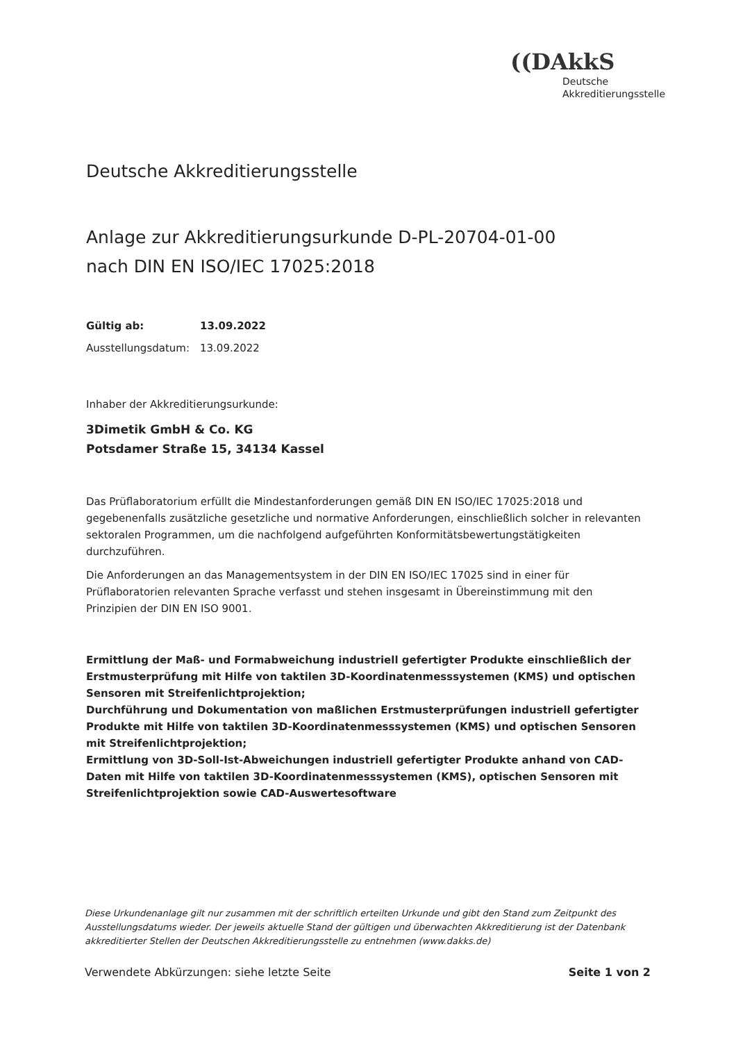((DAkkS
Deutsche
Akkreditierungsstelle
Deutsche Akkreditierungsstelle
Anlage zur Akkreditierungsurkunde D-PL-20704-01-00
nach DIN EN ISO/IEC 17025:2018
Gültig ab: 13.09.2022
Ausstellungsdatum: 13.09.2022
Inhaber der Akkreditierungsurkunde:
3Dimetik GmbH & Co. KG
Potsdamer Straße 15, 34134 Kassel
Das Prüflaboratorium erfüllt die Mindestanforderungen gemäß DIN EN ISO/IEC 17025:2018 und gegebenenfalls zusätzliche gesetzliche und normative Anforderungen, einschließlich solcher in relevanten sektoralen Programmen, um die nachfolgend aufgeführten Konformitätsbewertungstätigkeiten durchzuführen.
Die Anforderungen an das Managementsystem in der DIN EN ISO/IEC 17025 sind in einer für Prüflaboratorien relevanten Sprache verfasst und stehen insgesamt in Übereinstimmung mit den Prinzipien der DIN EN ISO 9001.
Ermittlung der Maß- und Formabweichung industriell gefertigter Produkte einschließlich der Erstmusterprüfung mit Hilfe von taktilen 3D-Koordinatenmesssystemen (KMS) und optischen Sensoren mit Streifenlichtprojektion;
Durchführung und Dokumentation von maßlichen Erstmusterprüfungen industriell gefertigter Produkte mit Hilfe von taktilen 3D-Koordinatenmesssystemen (KMS) und optischen Sensoren mit Streifenlichtprojektion;
Ermittlung von 3D-Soll-Ist-Abweichungen industriell gefertigter Produkte anhand von CAD-Daten mit Hilfe von taktilen 3D-Koordinatenmesssystemen (KMS), optischen Sensoren mit Streifenlichtprojektion sowie CAD-Auswertesoftware
Diese Urkundenanlage gilt nur zusammen mit der schriftlich erteilten Urkunde und gibt den Stand zum Zeitpunkt des Ausstellungsdatums wieder. Der jeweils aktuelle Stand der gültigen und überwachten Akkreditierung ist der Datenbank akkreditierter Stellen der Deutschen Akkreditierungsstelle zu entnehmen (www.dakks.de)
Verwendete Abkürzungen: siehe letzte Seite Seite 1 von 2